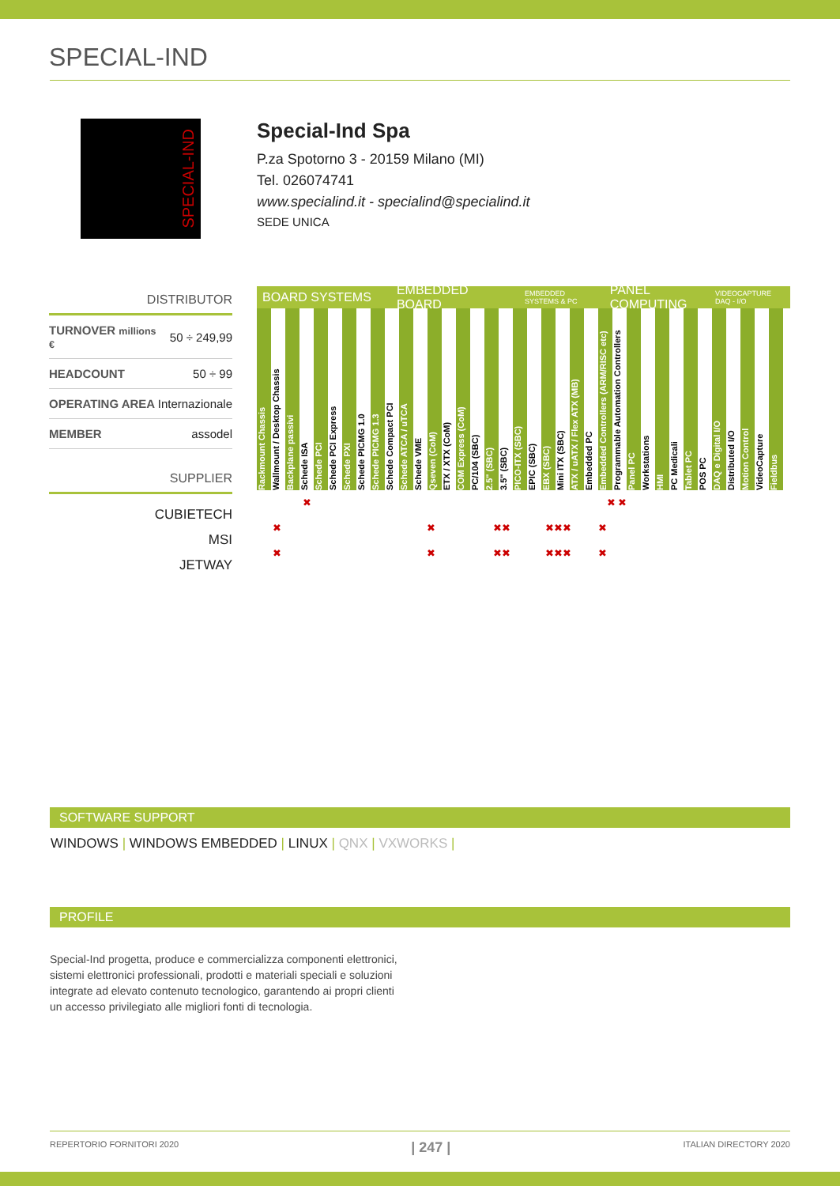SPECIAL-IND
SPECIAL-IND
Special-Ind Spa
P.za Spotorno 3 - 20159 Milano (MI)
Tel. 026074741
www.specialind.it - specialind@specialind.it
SEDE UNICA
DISTRIBUTOR
| TURNOVER millions € | 50 ÷ 249,99 |
| HEADCOUNT | 50 ÷ 99 |
| OPERATING AREA | Internazionale |
| MEMBER | assodel |
SUPPLIER
CUBIETECH
MSI
JETWAY
BOARD SYSTEMS EMBEDDED BOARD
EMBEDDED SYSTEMS & PC
PANEL COMPUTING
VIDEOCAPTURE DAQ - I/O
Rackmount Chassis
Wallmount / Desktop Chassis
Backplane passivi
Schede ISA
Schede PCI
Schede PCI Express
Schede PXI
Schede PICMG 1.0
Schede PICMG 1.3
Schede Compact PCI
Schede ATCA / uTCA
Schede VME
Qseven (CoM)
ETX / XTX (CoM)
COM Express (CoM)
PC/104 (SBC)
2.5" (SBC)
3.5" (SBC)
PICO-ITX (SBC)
EPIC (SBC)
EBX (SBC)
Mini ITX (SBC)
ATX / uATX / Flex ATX (MB)
Embedded PC
Embedded Controllers (ARM/RISC etc)
Programmable Automation Controllers
Panel PC
Workstations
HMI
PC Medicali
Tablet PC
POS PC
DAQ e Digital I/O
Distributed I/O
Motion Control
VideoCapture
Fieldbus
✖ ✖ ✖
✖ ✖ ✖✖ ✖✖✖ ✖
✖ ✖ ✖✖ ✖✖✖ ✖
SOFTWARE SUPPORT
WINDOWS | WINDOWS EMBEDDED | LINUX | QNX | VXWORKS |
PROFILE
Special-Ind progetta, produce e commercializza componenti elettronici, sistemi elettronici professionali, prodotti e materiali speciali e soluzioni integrate ad elevato contenuto tecnologico, garantendo ai propri clienti un accesso privilegiato alle migliori fonti di tecnologia.
REPERTORIO FORNITORI 2020 | 247 | ITALIAN DIRECTORY 2020